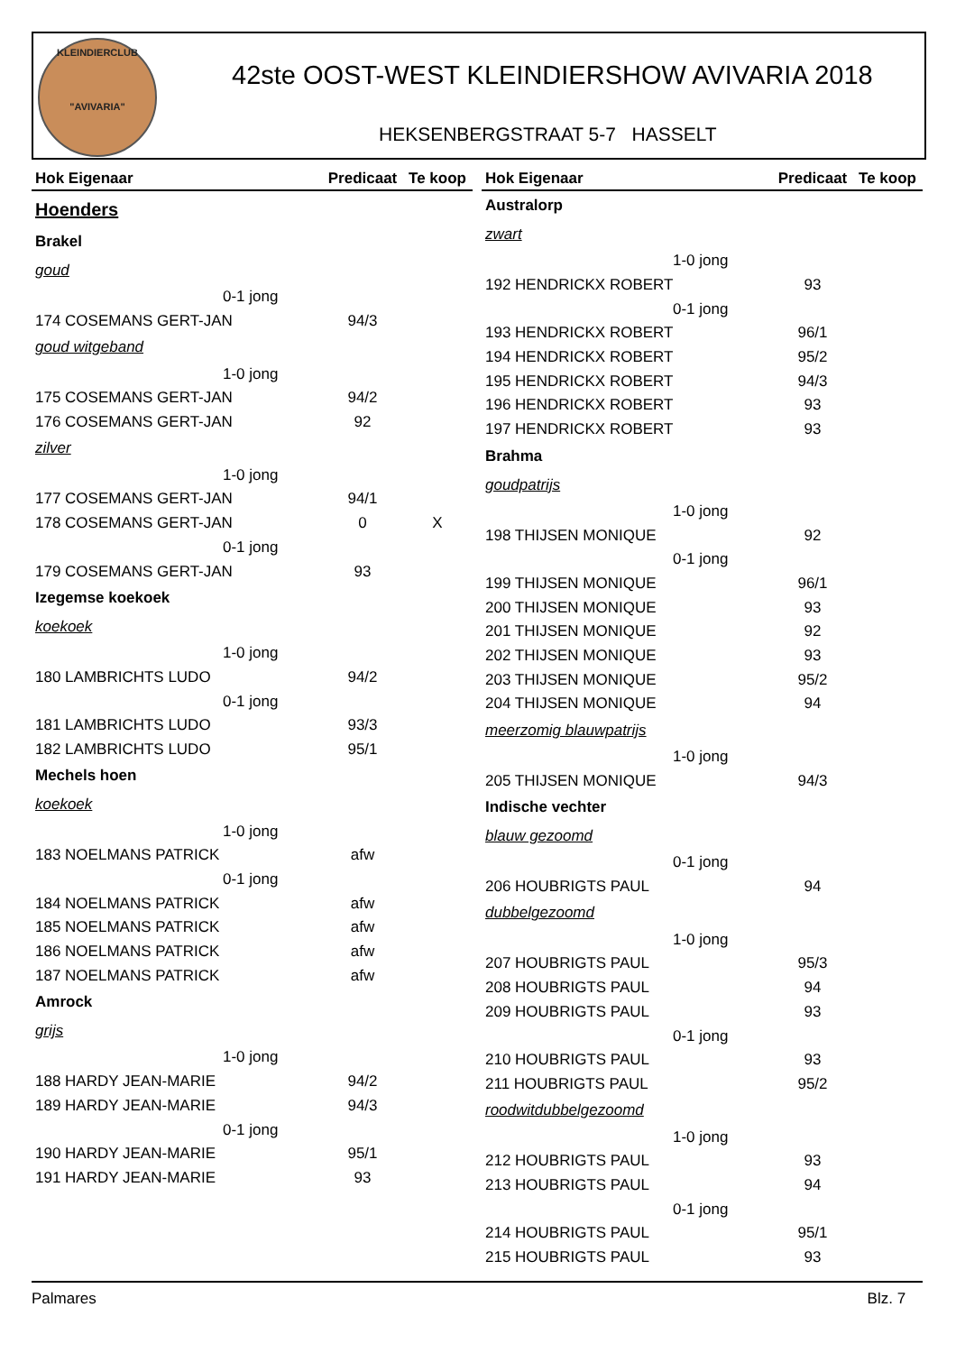KLEINDIERCLUB
"AVIVARIA"
42ste OOST-WEST KLEINDIERSHOW AVIVARIA 2018
HEKSENBERGSTRAAT 5-7 HASSELT
| Hok Eigenaar | Predicaat | Te koop |
| --- | --- | --- |
| Hoenders | | |
| Brakel | | |
| goud | | |
| 0-1 jong | | |
| 174 COSEMANS GERT-JAN | 94/3 | |
| goud witgeband | | |
| 1-0 jong | | |
| 175 COSEMANS GERT-JAN | 94/2 | |
| 176 COSEMANS GERT-JAN | 92 | |
| zilver | | |
| 1-0 jong | | |
| 177 COSEMANS GERT-JAN | 94/1 | |
| 178 COSEMANS GERT-JAN | 0 | X |
| 0-1 jong | | |
| 179 COSEMANS GERT-JAN | 93 | |
| Izegemse koekoek | | |
| koekoek | | |
| 1-0 jong | | |
| 180 LAMBRICHTS LUDO | 94/2 | |
| 0-1 jong | | |
| 181 LAMBRICHTS LUDO | 93/3 | |
| 182 LAMBRICHTS LUDO | 95/1 | |
| Mechels hoen | | |
| koekoek | | |
| 1-0 jong | | |
| 183 NOELMANS PATRICK | afw | |
| 0-1 jong | | |
| 184 NOELMANS PATRICK | afw | |
| 185 NOELMANS PATRICK | afw | |
| 186 NOELMANS PATRICK | afw | |
| 187 NOELMANS PATRICK | afw | |
| Amrock | | |
| grijs | | |
| 1-0 jong | | |
| 188 HARDY JEAN-MARIE | 94/2 | |
| 189 HARDY JEAN-MARIE | 94/3 | |
| 0-1 jong | | |
| 190 HARDY JEAN-MARIE | 95/1 | |
| 191 HARDY JEAN-MARIE | 93 | |
| Hok Eigenaar | Predicaat | Te koop |
| --- | --- | --- |
| Australorp | | |
| zwart | | |
| 1-0 jong | | |
| 192 HENDRICKX ROBERT | 93 | |
| 0-1 jong | | |
| 193 HENDRICKX ROBERT | 96/1 | |
| 194 HENDRICKX ROBERT | 95/2 | |
| 195 HENDRICKX ROBERT | 94/3 | |
| 196 HENDRICKX ROBERT | 93 | |
| 197 HENDRICKX ROBERT | 93 | |
| Brahma | | |
| goudpatrijs | | |
| 1-0 jong | | |
| 198 THIJSEN MONIQUE | 92 | |
| 0-1 jong | | |
| 199 THIJSEN MONIQUE | 96/1 | |
| 200 THIJSEN MONIQUE | 93 | |
| 201 THIJSEN MONIQUE | 92 | |
| 202 THIJSEN MONIQUE | 93 | |
| 203 THIJSEN MONIQUE | 95/2 | |
| 204 THIJSEN MONIQUE | 94 | |
| meerzomig blauwpatrijs | | |
| 1-0 jong | | |
| 205 THIJSEN MONIQUE | 94/3 | |
| Indische vechter | | |
| blauw gezoomd | | |
| 0-1 jong | | |
| 206 HOUBRIGTS PAUL | 94 | |
| dubbelgezoomd | | |
| 1-0 jong | | |
| 207 HOUBRIGTS PAUL | 95/3 | |
| 208 HOUBRIGTS PAUL | 94 | |
| 209 HOUBRIGTS PAUL | 93 | |
| 0-1 jong | | |
| 210 HOUBRIGTS PAUL | 93 | |
| 211 HOUBRIGTS PAUL | 95/2 | |
| roodwitdubbelgezoomd | | |
| 1-0 jong | | |
| 212 HOUBRIGTS PAUL | 93 | |
| 213 HOUBRIGTS PAUL | 94 | |
| 0-1 jong | | |
| 214 HOUBRIGTS PAUL | 95/1 | |
| 215 HOUBRIGTS PAUL | 93 | |
Palmares Blz. 7